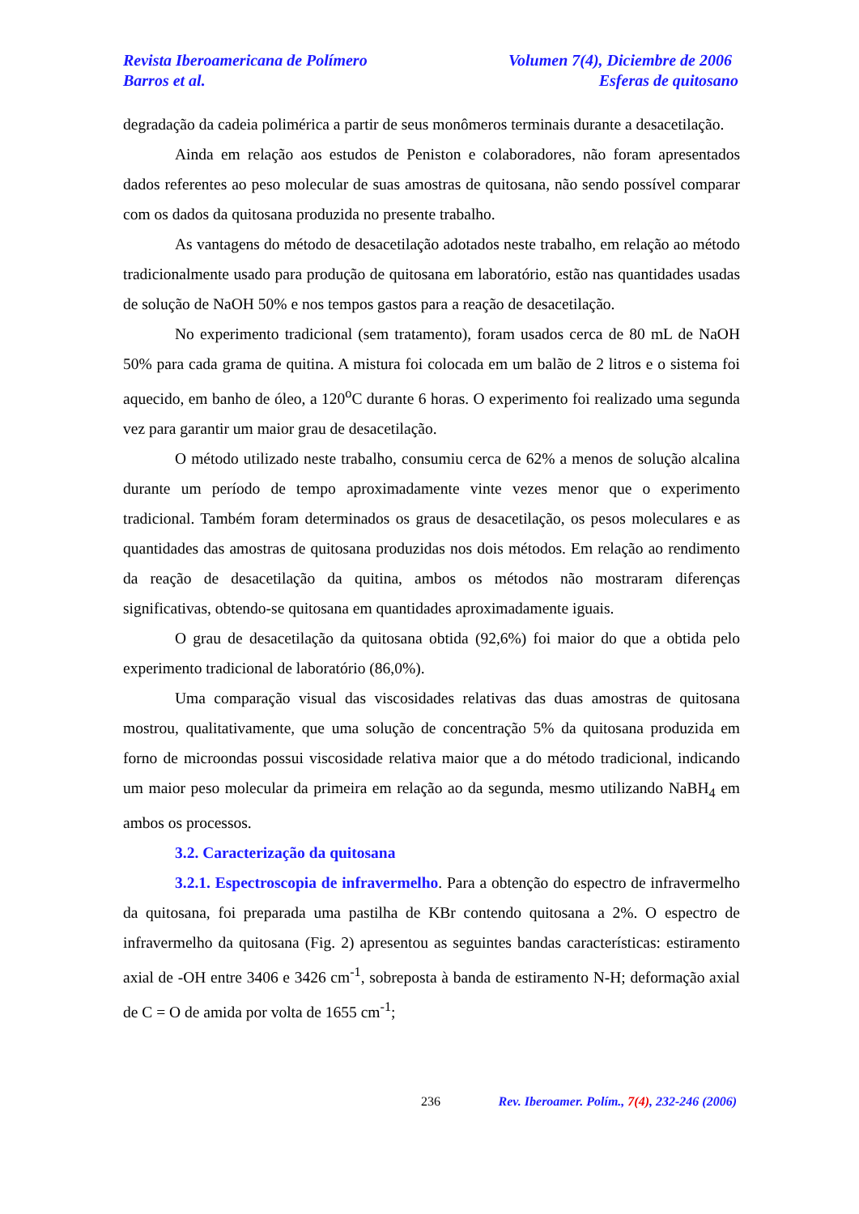Revista Iberoamericana de Polímero Volumen 7(4), Diciembre de 2006
Barros et al. Esferas de quitosano
degradação da cadeia polimérica a partir de seus monômeros terminais durante a desacetilação.
Ainda em relação aos estudos de Peniston e colaboradores, não foram apresentados dados referentes ao peso molecular de suas amostras de quitosana, não sendo possível comparar com os dados da quitosana produzida no presente trabalho.
As vantagens do método de desacetilação adotados neste trabalho, em relação ao método tradicionalmente usado para produção de quitosana em laboratório, estão nas quantidades usadas de solução de NaOH 50% e nos tempos gastos para a reação de desacetilação.
No experimento tradicional (sem tratamento), foram usados cerca de 80 mL de NaOH 50% para cada grama de quitina. A mistura foi colocada em um balão de 2 litros e o sistema foi aquecido, em banho de óleo, a 120<sup>o</sup>C durante 6 horas. O experimento foi realizado uma segunda vez para garantir um maior grau de desacetilação.
O método utilizado neste trabalho, consumiu cerca de 62% a menos de solução alcalina durante um período de tempo aproximadamente vinte vezes menor que o experimento tradicional. Também foram determinados os graus de desacetilação, os pesos moleculares e as quantidades das amostras de quitosana produzidas nos dois métodos. Em relação ao rendimento da reação de desacetilação da quitina, ambos os métodos não mostraram diferenças significativas, obtendo-se quitosana em quantidades aproximadamente iguais.
O grau de desacetilação da quitosana obtida (92,6%) foi maior do que a obtida pelo experimento tradicional de laboratório (86,0%).
Uma comparação visual das viscosidades relativas das duas amostras de quitosana mostrou, qualitativamente, que uma solução de concentração 5% da quitosana produzida em forno de microondas possui viscosidade relativa maior que a do método tradicional, indicando um maior peso molecular da primeira em relação ao da segunda, mesmo utilizando NaBH<sub>4</sub> em ambos os processos.
3.2. Caracterização da quitosana
3.2.1. Espectroscopia de infravermelho. Para a obtenção do espectro de infravermelho da quitosana, foi preparada uma pastilha de KBr contendo quitosana a 2%. O espectro de infravermelho da quitosana (Fig. 2) apresentou as seguintes bandas características: estiramento axial de -OH entre 3406 e 3426 cm<sup>-1</sup>, sobreposta à banda de estiramento N-H; deformação axial de C = O de amida por volta de 1655 cm<sup>-1</sup>;
236 Rev. Iberoamer. Polím., 7(4), 232-246 (2006)